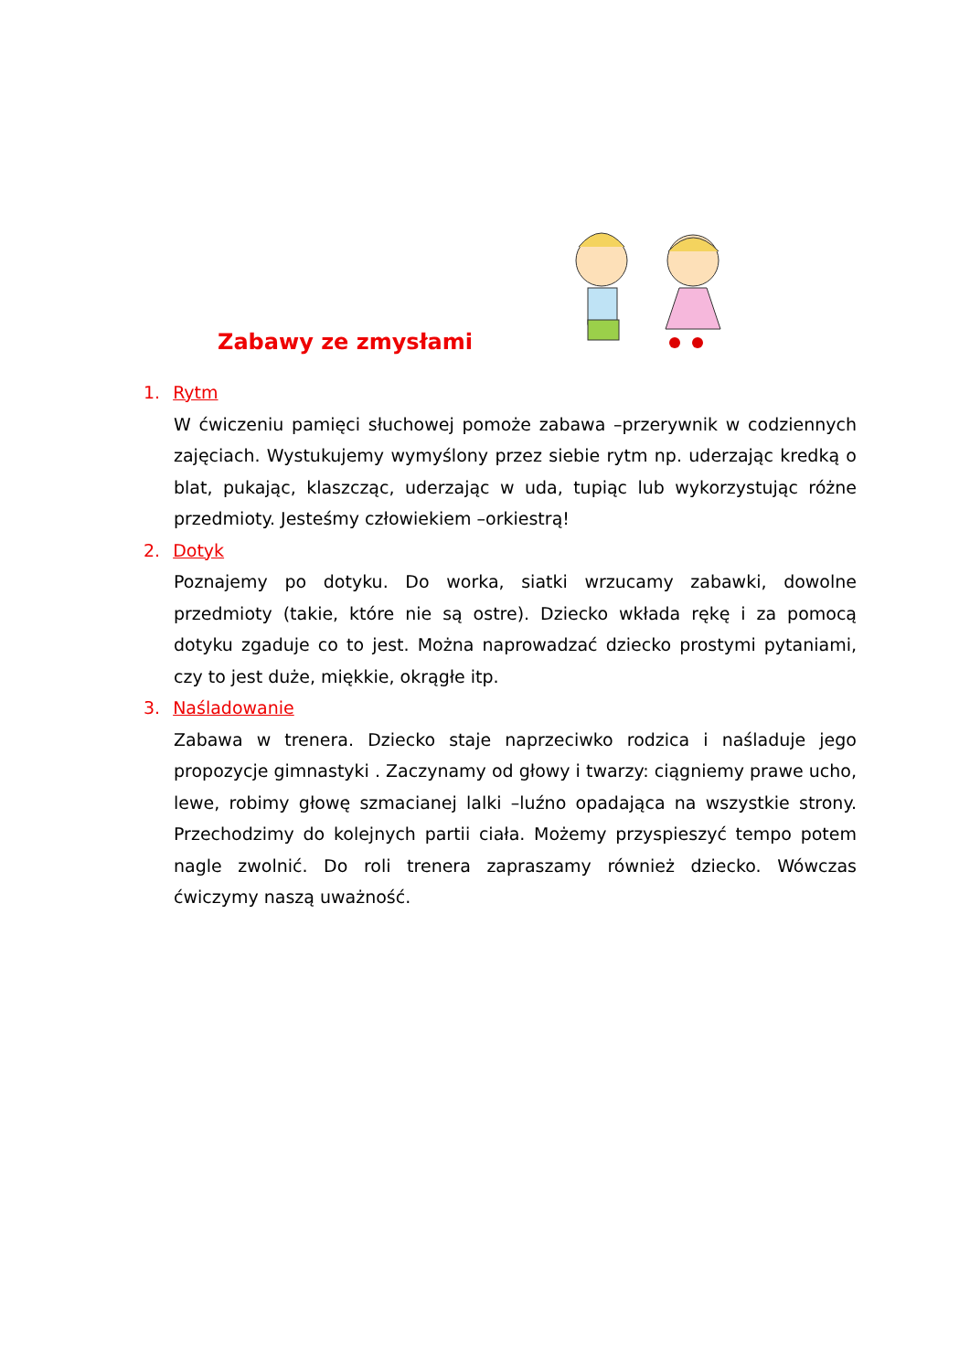Zabawy ze zmysłami
1. Rytm
W ćwiczeniu pamięci słuchowej pomoże zabawa –przerywnik w codziennych zajęciach. Wystukujemy wymyślony przez siebie rytm np. uderzając kredką o blat, pukając, klaszcząc, uderzając w uda, tupiąc lub wykorzystując różne przedmioty. Jesteśmy człowiekiem –orkiestrą!
2. Dotyk
Poznajemy po dotyku. Do worka, siatki wrzucamy zabawki, dowolne przedmioty (takie, które nie są ostre). Dziecko wkłada rękę i za pomocą dotyku zgaduje co to jest. Można naprowadzać dziecko prostymi pytaniami, czy to jest duże, miękkie, okrągłe itp.
3. Naśladowanie
Zabawa w trenera. Dziecko staje naprzeciwko rodzica i naśladuje jego propozycje gimnastyki . Zaczynamy od głowy i twarzy: ciągniemy prawe ucho, lewe, robimy głowę szmacianej lalki –luźno opadająca na wszystkie strony. Przechodzimy do kolejnych partii ciała. Możemy przyspieszyć tempo potem nagle zwolnić. Do roli trenera zapraszamy również dziecko. Wówczas ćwiczymy naszą uważność.